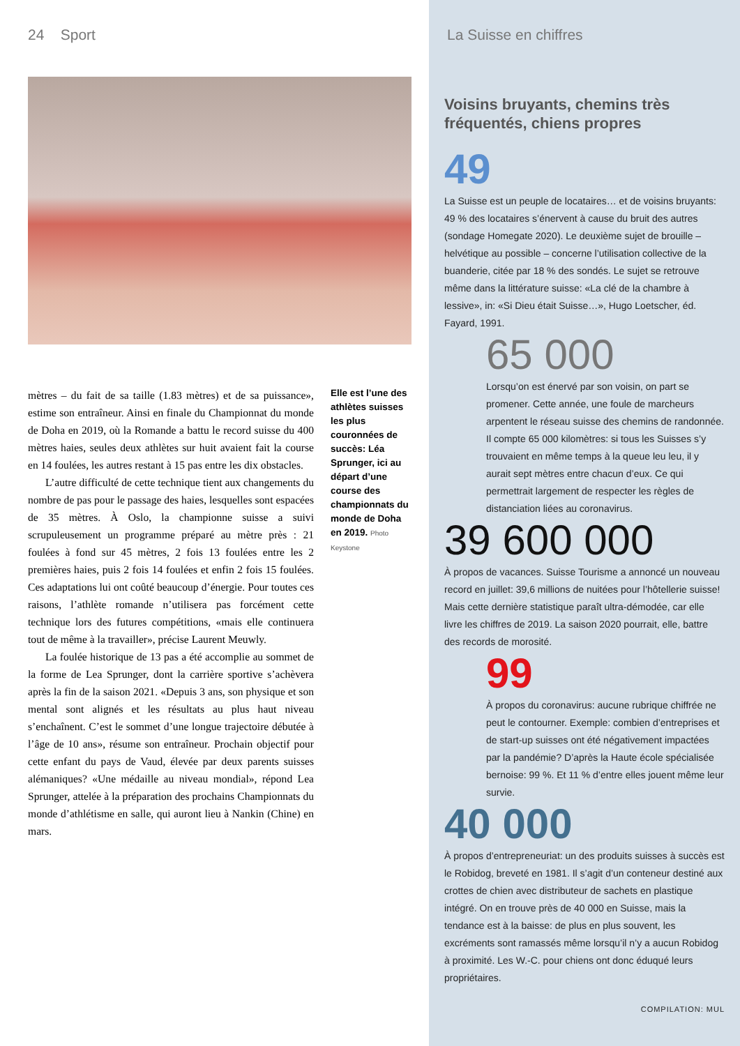24 Sport
mètres – du fait de sa taille (1.83 mètres) et de sa puissance», estime son entraîneur. Ainsi en finale du Championnat du monde de Doha en 2019, où la Romande a battu le record suisse du 400 mètres haies, seules deux athlètes sur huit avaient fait la course en 14 foulées, les autres restant à 15 pas entre les dix obstacles.
L’autre difficulté de cette technique tient aux changements du nombre de pas pour le passage des haies, lesquelles sont espacées de 35 mètres. À Oslo, la championne suisse a suivi scrupuleusement un programme préparé au mètre près : 21 foulées à fond sur 45 mètres, 2 fois 13 foulées entre les 2 premières haies, puis 2 fois 14 foulées et enfin 2 fois 15 foulées. Ces adaptations lui ont coûté beaucoup d’énergie. Pour toutes ces raisons, l’athlète romande n’utilisera pas forcément cette technique lors des futures compétitions, «mais elle continuera tout de même à la travailler», précise Laurent Meuwly.
La foulée historique de 13 pas a été accomplie au sommet de la forme de Lea Sprunger, dont la carrière sportive s’achèvera après la fin de la saison 2021. «Depuis 3 ans, son physique et son mental sont alignés et les résultats au plus haut niveau s’enchaînent. C’est le sommet d’une longue trajectoire débutée à l’âge de 10 ans», résume son entraîneur. Prochain objectif pour cette enfant du pays de Vaud, élevée par deux parents suisses alémaniques? «Une médaille au niveau mondial», répond Lea Sprunger, attelée à la préparation des prochains Championnats du monde d’athlétisme en salle, qui auront lieu à Nankin (Chine) en mars.
Elle est l’une des athlètes suisses les plus couronnées de succès: Léa Sprunger, ici au départ d’une course des championnats du monde de Doha en 2019. Photo Keystone
La Suisse en chiffres
Voisins bruyants, chemins très fréquentés, chiens propres
49
La Suisse est un peuple de locataires… et de voisins bruyants: 49 % des locataires s’énervent à cause du bruit des autres (sondage Homegate 2020). Le deuxième sujet de brouille – helvétique au possible – concerne l’utilisation collective de la buanderie, citée par 18 % des sondés. Le sujet se retrouve même dans la littérature suisse: «La clé de la chambre à lessive», in: «Si Dieu était Suisse…», Hugo Loetscher, éd. Fayard, 1991.
65 000
Lorsqu’on est énervé par son voisin, on part se promener. Cette année, une foule de marcheurs arpentent le réseau suisse des chemins de randonnée. Il compte 65 000 kilomètres: si tous les Suisses s’y trouvaient en même temps à la queue leu leu, il y aurait sept mètres entre chacun d’eux. Ce qui permettrait largement de respecter les règles de distanciation liées au coronavirus.
39 600 000
À propos de vacances. Suisse Tourisme a annoncé un nouveau record en juillet: 39,6 millions de nuitées pour l’hôtellerie suisse! Mais cette dernière statistique paraît ultra-démodée, car elle livre les chiffres de 2019. La saison 2020 pourrait, elle, battre des records de morosité.
99
À propos du coronavirus: aucune rubrique chiffrée ne peut le contourner. Exemple: combien d’entreprises et de start-up suisses ont été négativement impactées par la pandémie? D’après la Haute école spécialisée bernoise: 99 %. Et 11 % d’entre elles jouent même leur survie.
40 000
À propos d’entrepreneuriat: un des produits suisses à succès est le Robidog, breveté en 1981. Il s’agit d’un conteneur destiné aux crottes de chien avec distributeur de sachets en plastique intégré. On en trouve près de 40 000 en Suisse, mais la tendance est à la baisse: de plus en plus souvent, les excréments sont ramassés même lorsqu’il n’y a aucun Robidog à proximité. Les W.-C. pour chiens ont donc éduqué leurs propriétaires.
COMPILATION: MUL